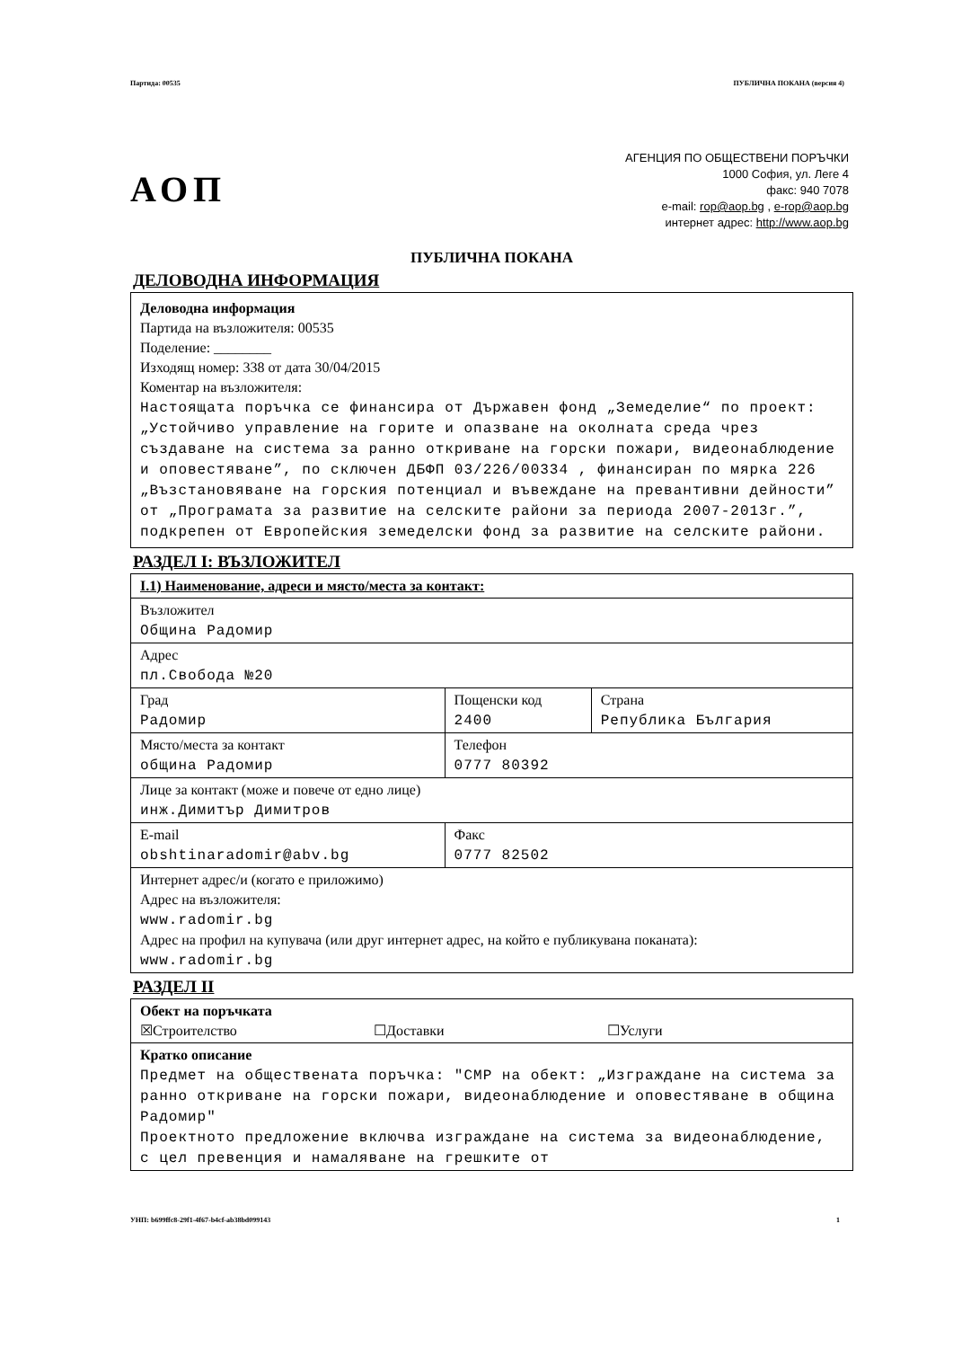Партида: 00535 ПУБЛИЧНА ПОКАНА (версия 4)
АОП
АГЕНЦИЯ ПО ОБЩЕСТВЕНИ ПОРЪЧКИ
1000 София, ул. Леге 4
факс: 940 7078
e-mail: rop@aop.bg , e-rop@aop.bg
интернет адрес: http://www.aop.bg
ПУБЛИЧНА ПОКАНА
ДЕЛОВОДНА ИНФОРМАЦИЯ
Деловодна информация
Партида на възложителя: 00535
Поделение: ________
Изходящ номер: 338 от дата 30/04/2015
Коментар на възложителя:
Настоящата поръчка се финансира от Държавен фонд „Земеделие“ по проект: „Устойчиво управление на горите и опазване на околната среда чрез създаване на система за ранно откриване на горски пожари, видеонаблюдение и оповестяване”, по сключен ДБФП 03/226/00334 , финансиран по мярка 226 „Възстановяване на горския потенциал и въвеждане на превантивни дейности” от „Програмата за развитие на селските райони за периода 2007-2013г.”, подкрепен от Европейския земеделски фонд за развитие на селските райони.
РАЗДЕЛ I: ВЪЗЛОЖИТЕЛ
| I.1) Наименование, адреси и място/места за контакт: | | |
| Възложител Община Радомир | | |
| Адрес пл.Свобода №20 | | |
| Град Радомир | Пощенски код 2400 | Страна Република България |
| Място/места за контакт община Радомир | Телефон 0777 80392 | |
| Лице за контакт (може и повече от едно лице) инж.Димитър Димитров | | |
| E-mail obshtinaradomir@abv.bg | Факс 0777 82502 | |
| Интернет адрес/и (когато е приложимо) Адрес на възложителя: www.radomir.bg Адрес на профил на купувача (или друг интернет адрес, на който е публикувана поканата): www.radomir.bg | | |
РАЗДЕЛ II
| Обект на поръчката ☒Строителство ☐Доставки ☐Услуги |
| Кратко описание Предмет на обществената поръчка: "СМР на обект: „Изграждане на система за ранно откриване на горски пожари, видеонаблюдение и оповестяване в община Радомир" Проектното предложение включва изграждане на система за видеонаблюдение, с цел превенция и намаляване на грешките от |
УНП: b699ffc8-29f1-4f67-b4cf-ab38bd099143 1